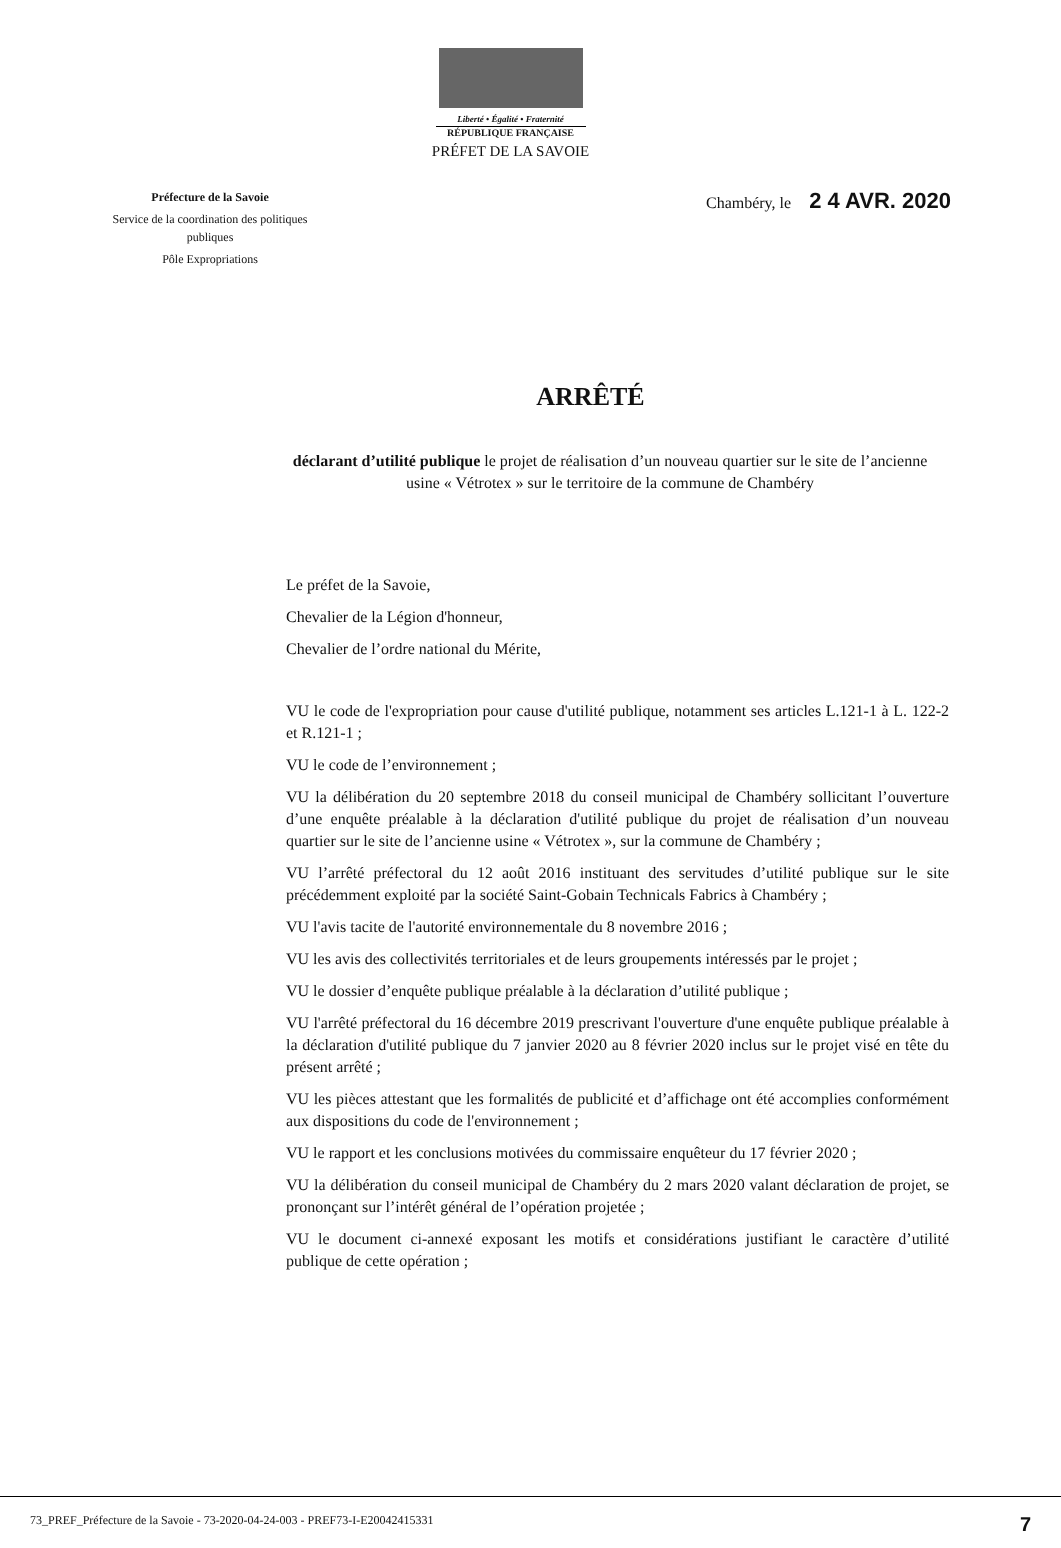Liberté • Égalité • Fraternité
RÉPUBLIQUE FRANÇAISE
PRÉFET DE LA SAVOIE
Préfecture de la Savoie
Service de la coordination des politiques publiques
Pôle Expropriations
Chambéry, le 2 4 AVR. 2020
ARRÊTÉ
déclarant d’utilité publique le projet de réalisation d’un nouveau quartier sur le site de l’ancienne usine « Vétrotex » sur le territoire de la commune de Chambéry
Le préfet de la Savoie,
Chevalier de la Légion d'honneur,
Chevalier de l’ordre national du Mérite,
VU le code de l'expropriation pour cause d'utilité publique, notamment ses articles L.121-1 à L. 122-2 et R.121-1 ;
VU le code de l’environnement ;
VU la délibération du 20 septembre 2018 du conseil municipal de Chambéry sollicitant l’ouverture d’une enquête préalable à la déclaration d'utilité publique du projet de réalisation d’un nouveau quartier sur le site de l’ancienne usine « Vétrotex », sur la commune de Chambéry ;
VU l’arrêté préfectoral du 12 août 2016 instituant des servitudes d’utilité publique sur le site précédemment exploité par la société Saint-Gobain Technicals Fabrics à Chambéry ;
VU l'avis tacite de l'autorité environnementale du 8 novembre 2016 ;
VU les avis des collectivités territoriales et de leurs groupements intéressés par le projet ;
VU le dossier d’enquête publique préalable à la déclaration d’utilité publique ;
VU l'arrêté préfectoral du 16 décembre 2019 prescrivant l'ouverture d'une enquête publique préalable à la déclaration d'utilité publique du 7 janvier 2020 au 8 février 2020 inclus sur le projet visé en tête du présent arrêté ;
VU les pièces attestant que les formalités de publicité et d’affichage ont été accomplies conformément aux dispositions du code de l'environnement ;
VU le rapport et les conclusions motivées du commissaire enquêteur du 17 février 2020 ;
VU la délibération du conseil municipal de Chambéry du 2 mars 2020 valant déclaration de projet, se prononçant sur l’intérêt général de l’opération projetée ;
VU le document ci-annexé exposant les motifs et considérations justifiant le caractère d’utilité publique de cette opération ;
73_PREF_Préfecture de la Savoie - 73-2020-04-24-003 - PREF73-I-E20042415331 7